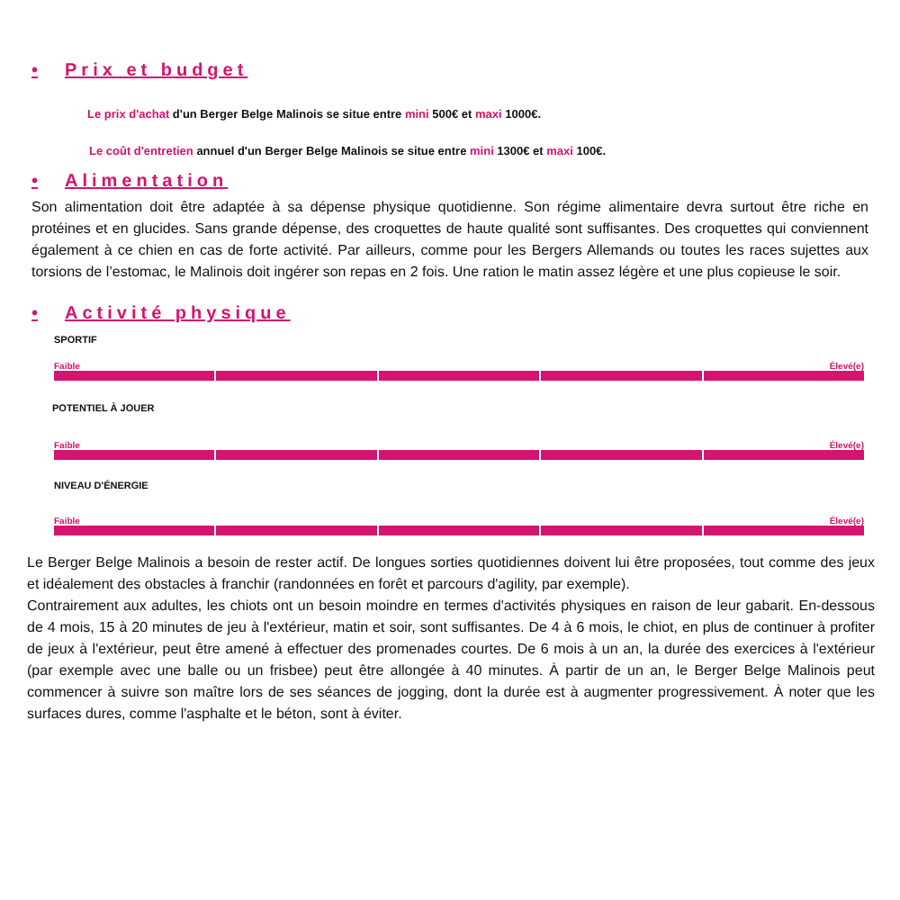• Prix et budget
Le prix d'achat d'un Berger Belge Malinois se situe entre mini 500€ et maxi 1000€.
Le coût d'entretien annuel d'un Berger Belge Malinois se situe entre mini 1300€ et maxi 100€.
• Alimentation
Son alimentation doit être adaptée à sa dépense physique quotidienne. Son régime alimentaire devra surtout être riche en protéines et en glucides. Sans grande dépense, des croquettes de haute qualité sont suffisantes. Des croquettes qui conviennent également à ce chien en cas de forte activité. Par ailleurs, comme pour les Bergers Allemands ou toutes les races sujettes aux torsions de l’estomac, le Malinois doit ingérer son repas en 2 fois. Une ration le matin assez légère et une plus copieuse le soir.
• Activité physique
SPORTIF
Faible Élevé(e)
POTENTIEL À JOUER
Faible Élevé(e)
NIVEAU D'ÉNERGIE
Faible Élevé(e)
Le Berger Belge Malinois a besoin de rester actif. De longues sorties quotidiennes doivent lui être proposées, tout comme des jeux et idéalement des obstacles à franchir (randonnées en forêt et parcours d'agility, par exemple).
Contrairement aux adultes, les chiots ont un besoin moindre en termes d'activités physiques en raison de leur gabarit. En-dessous de 4 mois, 15 à 20 minutes de jeu à l'extérieur, matin et soir, sont suffisantes. De 4 à 6 mois, le chiot, en plus de continuer à profiter de jeux à l'extérieur, peut être amené à effectuer des promenades courtes. De 6 mois à un an, la durée des exercices à l'extérieur (par exemple avec une balle ou un frisbee) peut être allongée à 40 minutes. À partir de un an, le Berger Belge Malinois peut commencer à suivre son maître lors de ses séances de jogging, dont la durée est à augmenter progressivement. À noter que les surfaces dures, comme l'asphalte et le béton, sont à éviter.